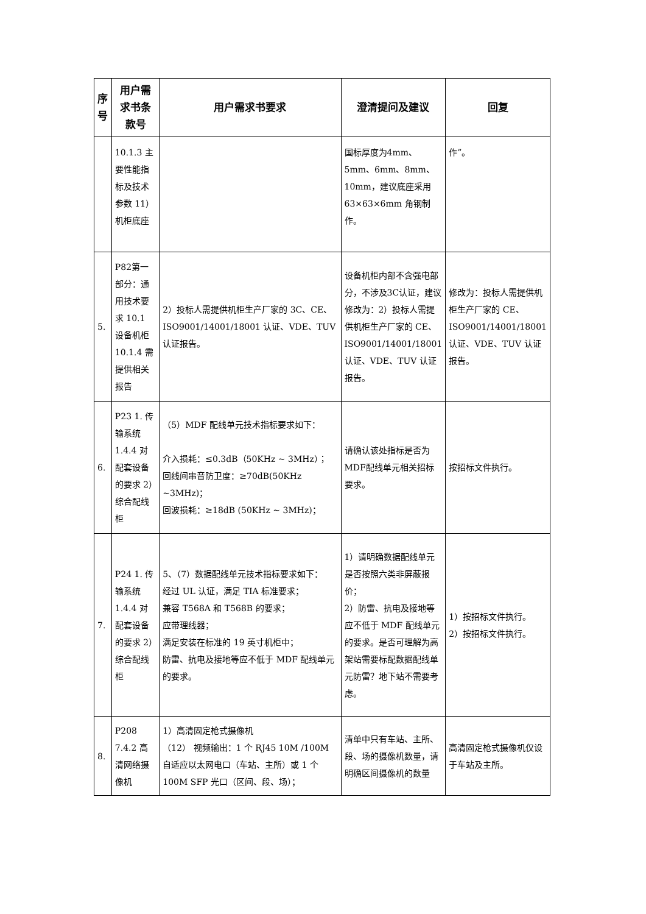| 序号 | 用户需求书条款号 | 用户需求书要求 | 澄清提问及建议 | 回复 |
| --- | --- | --- | --- | --- |
| | 10.1.3 主要性能指标及技术参数 11）机柜底座 | | 国标厚度为4mm、5mm、6mm、8mm、10mm，建议底座采用63×63×6mm 角钢制作。 | 作”。 |
| 5. | P82第一部分：通用技术要求 10.1 设备机柜 10.1.4 需提供相关报告 | 2）投标人需提供机柜生产厂家的 3C、CE、ISO9001/14001/18001 认证、VDE、TUV 认证报告。 | 设备机柜内部不含强电部分，不涉及3C认证，建议修改为：2）投标人需提供机柜生产厂家的 CE、ISO9001/14001/18001 认证、VDE、TUV 认证报告。 | 修改为：投标人需提供机柜生产厂家的 CE、ISO9001/14001/18001 认证、VDE、TUV 认证报告。 |
| 6. | P23 1. 传输系统 1.4.4 对配套设备的要求 2）综合配线柜 | （5）MDF 配线单元技术指标要求如下： 介入损耗：≤0.3dB（50KHz ~ 3MHz）； 回线间串音防卫度：≥70dB(50KHz ~3MHz)； 回波损耗：≥18dB (50KHz ~ 3MHz)； | 请确认该处指标是否为MDF配线单元相关招标要求。 | 按招标文件执行。 |
| 7. | P24 1. 传输系统 1.4.4 对配套设备的要求 2）综合配线柜 | 5、（7）数据配线单元技术指标要求如下： 经过 UL 认证，满足 TIA 标准要求； 兼容 T568A 和 T568B 的要求； 应带理线器； 满足安装在标准的 19 英寸机柜中； 防雷、抗电及接地等应不低于 MDF 配线单元的要求。 | 1）请明确数据配线单元是否按照六类非屏蔽报价； 2）防雷、抗电及接地等应不低于 MDF 配线单元的要求。是否可理解为高架站需要标配数据配线单元防雷？地下站不需要考虑。 | 1）按招标文件执行。 2）按招标文件执行。 |
| 8. | P208 7.4.2 高清网络摄像机 | 1）高清固定枪式摄像机 （12） 视频输出：1 个 RJ45 10M /100M 自适应以太网电口（车站、主所）或 1 个 100M SFP 光口（区间、段、场）； | 清单中只有车站、主所、段、场的摄像机数量，请明确区间摄像机的数量 | 高清固定枪式摄像机仅设于车站及主所。 |